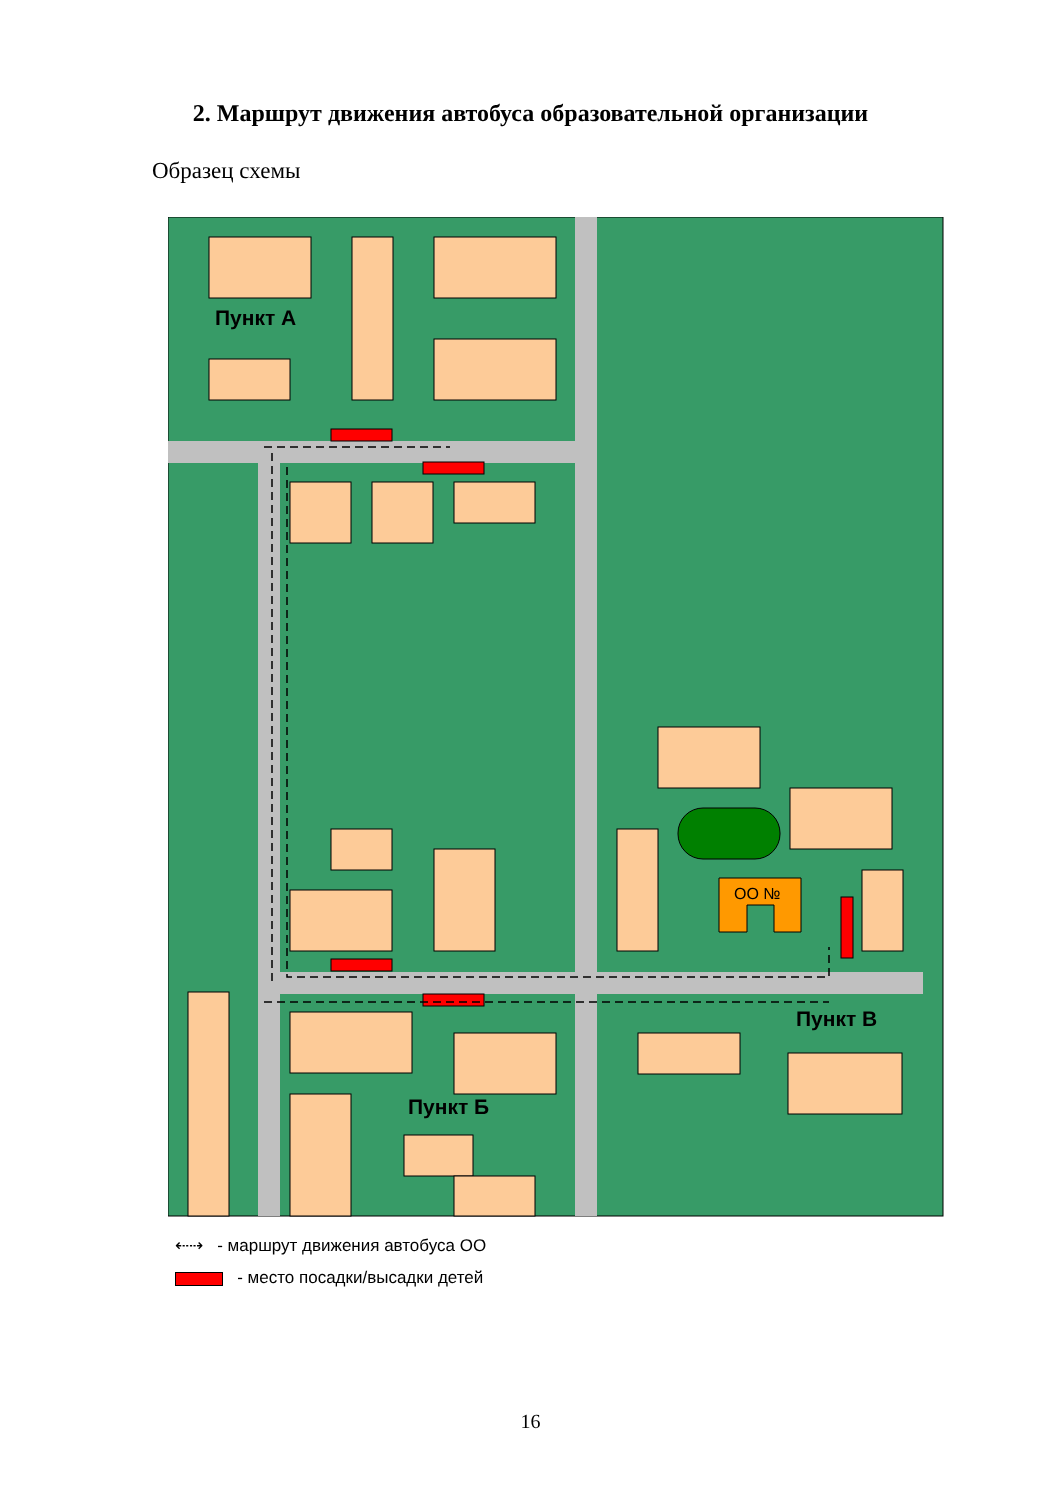2. Маршрут движения автобуса образовательной организации
Образец схемы
ОО №
Пункт А
Пункт Б
Пункт В
⇠⇢ - маршрут движения автобуса ОО
- место посадки/высадки детей
16